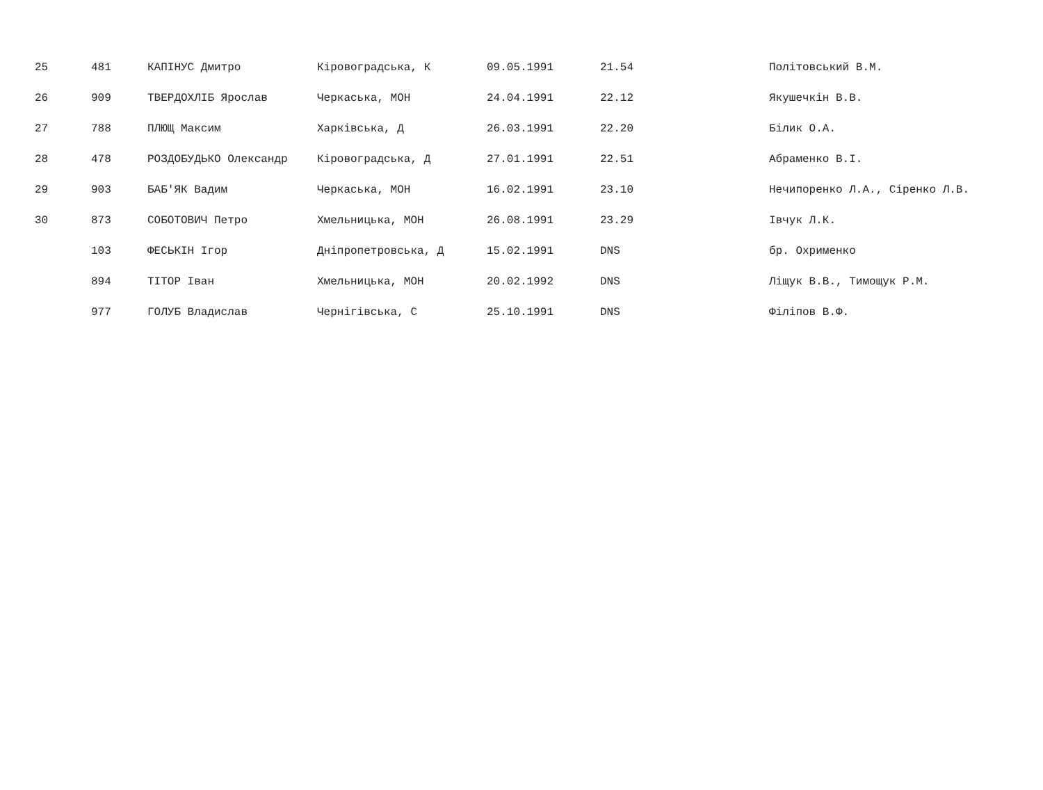| 25 | 481 | КАПІНУС Дмитро | Кіровоградська, К | 09.05.1991 | 21.54 | Політовський В.М. |
| 26 | 909 | ТВЕРДОХЛІБ Ярослав | Черкаська, МОН | 24.04.1991 | 22.12 | Якушечкін В.В. |
| 27 | 788 | ПЛЮЩ Максим | Харківська, Д | 26.03.1991 | 22.20 | Білик О.А. |
| 28 | 478 | РОЗДОБУДЬКО Олександр | Кіровоградська, Д | 27.01.1991 | 22.51 | Абраменко В.І. |
| 29 | 903 | БАБ'ЯК Вадим | Черкаська, МОН | 16.02.1991 | 23.10 | Нечипоренко Л.А., Сіренко Л.В. |
| 30 | 873 | СОБОТОВИЧ Петро | Хмельницька, МОН | 26.08.1991 | 23.29 | Івчук Л.К. |
| | 103 | ФЕСЬКІН Ігор | Дніпропетровська, Д | 15.02.1991 | DNS | бр. Охрименко |
| | 894 | ТІТОР Іван | Хмельницька, МОН | 20.02.1992 | DNS | Ліщук В.В., Тимощук Р.М. |
| | 977 | ГОЛУБ Владислав | Чернігівська, С | 25.10.1991 | DNS | Філіпов В.Ф. |